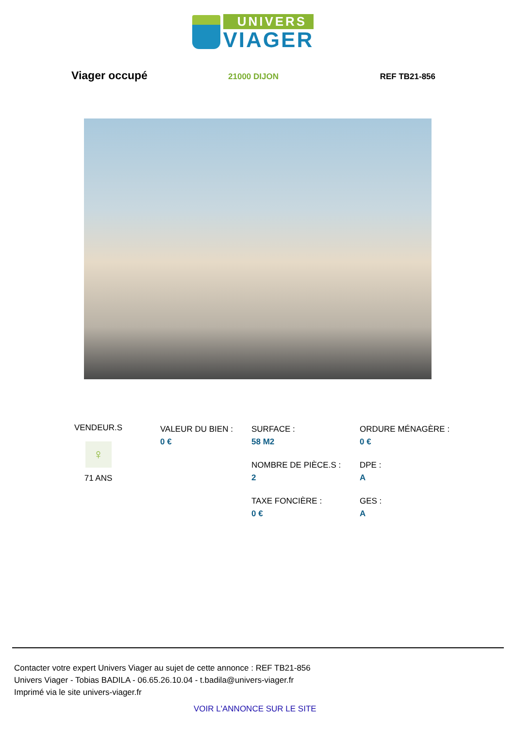UNIVERS
VIAGER
Viager occupé
21000 DIJON REF TB21-856
VENDEUR.S
♀
71 ANS
VALEUR DU BIEN :
0 €
SURFACE :
58 M2
NOMBRE DE PIÈCE.S :
2
TAXE FONCIÈRE :
0 €
ORDURE MÉNAGÈRE :
0 €
DPE :
A
GES :
A
Contacter votre expert Univers Viager au sujet de cette annonce : REF TB21-856
Univers Viager - Tobias BADILA - 06.65.26.10.04 - t.badila@univers-viager.fr
Imprimé via le site univers-viager.fr
VOIR L'ANNONCE SUR LE SITE